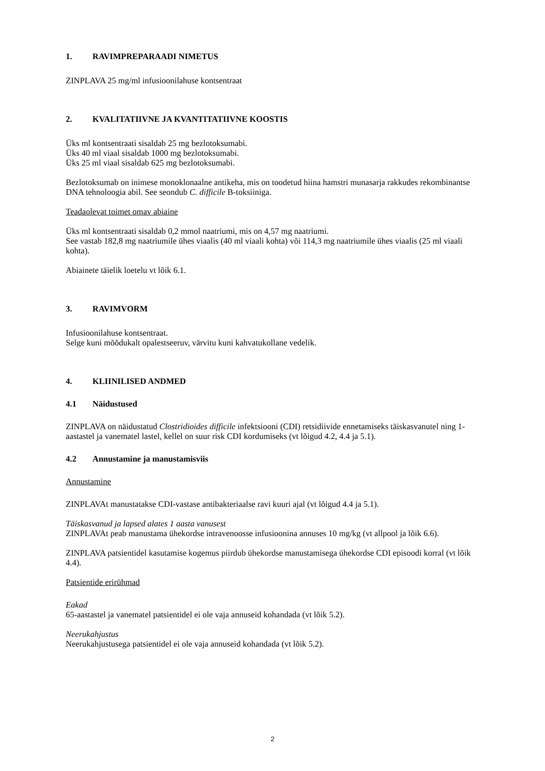1. RAVIMPREPARAADI NIMETUS
ZINPLAVA 25 mg/ml infusioonilahuse kontsentraat
2. KVALITATIIVNE JA KVANTITATIIVNE KOOSTIS
Üks ml kontsentraati sisaldab 25 mg bezlotoksumabi.
Üks 40 ml viaal sisaldab 1000 mg bezlotoksumabi.
Üks 25 ml viaal sisaldab 625 mg bezlotoksumabi.
Bezlotoksumab on inimese monoklonaalne antikeha, mis on toodetud hiina hamstri munasarja rakkudes rekombinantse DNA tehnoloogia abil. See seondub C. difficile B-toksiiniga.
Teadaolevat toimet omav abiaine
Üks ml kontsentraati sisaldab 0,2 mmol naatriumi, mis on 4,57 mg naatriumi.
See vastab 182,8 mg naatriumile ühes viaalis (40 ml viaali kohta) või 114,3 mg naatriumile ühes viaalis (25 ml viaali kohta).
Abiainete täielik loetelu vt lõik 6.1.
3. RAVIMVORM
Infusioonilahuse kontsentraat.
Selge kuni mõõdukalt opalestseeruv, värvitu kuni kahvatukollane vedelik.
4. KLIINILISED ANDMED
4.1 Näidustused
ZINPLAVA on näidustatud Clostridioides difficile infektsiooni (CDI) retsidiivide ennetamiseks täiskasvanutel ning 1-aastastel ja vanematel lastel, kellel on suur risk CDI kordumiseks (vt lõigud 4.2, 4.4 ja 5.1).
4.2 Annustamine ja manustamisviis
Annustamine
ZINPLAVAt manustatakse CDI-vastase antibakteriaalse ravi kuuri ajal (vt lõigud 4.4 ja 5.1).
Täiskasvanud ja lapsed alates 1 aasta vanusest
ZINPLAVAt peab manustama ühekordse intravenoosse infusioonina annuses 10 mg/kg (vt allpool ja lõik 6.6).
ZINPLAVA patsientidel kasutamise kogemus piirdub ühekordse manustamisega ühekordse CDI episoodi korral (vt lõik 4.4).
Patsientide erirühmad
Eakad
65-aastastel ja vanematel patsientidel ei ole vaja annuseid kohandada (vt lõik 5.2).
Neerukahjustus
Neerukahjustusega patsientidel ei ole vaja annuseid kohandada (vt lõik 5.2).
2